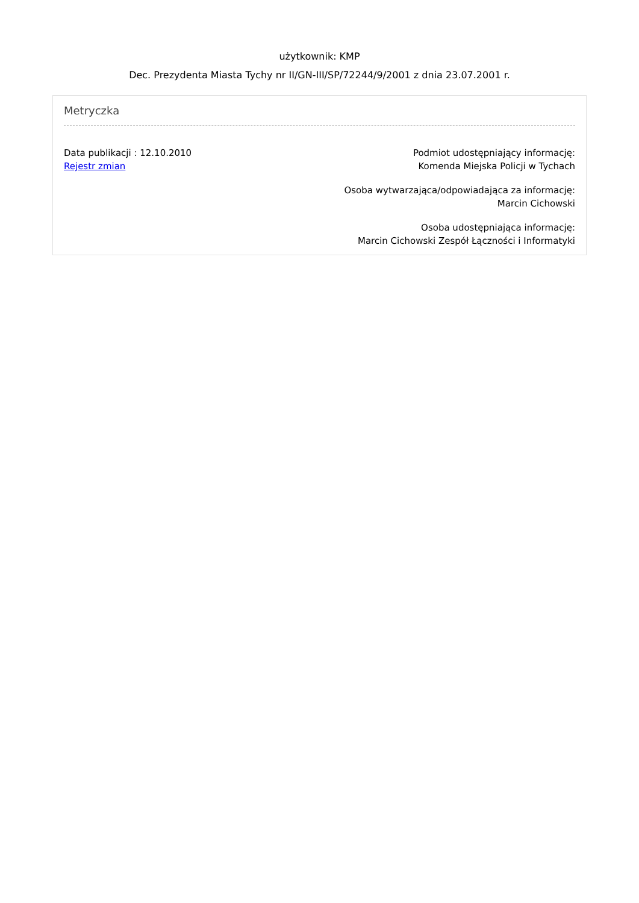użytkownik: KMP
Dec. Prezydenta Miasta Tychy nr II/GN-III/SP/72244/9/2001 z dnia 23.07.2001 r.
Metryczka
Data publikacji : 12.10.2010
Rejestr zmian
Podmiot udostępniający informację:
Komenda Miejska Policji w Tychach
Osoba wytwarzająca/odpowiadająca za informację:
Marcin Cichowski
Osoba udostępniająca informację:
Marcin Cichowski Zespół Łączności i Informatyki